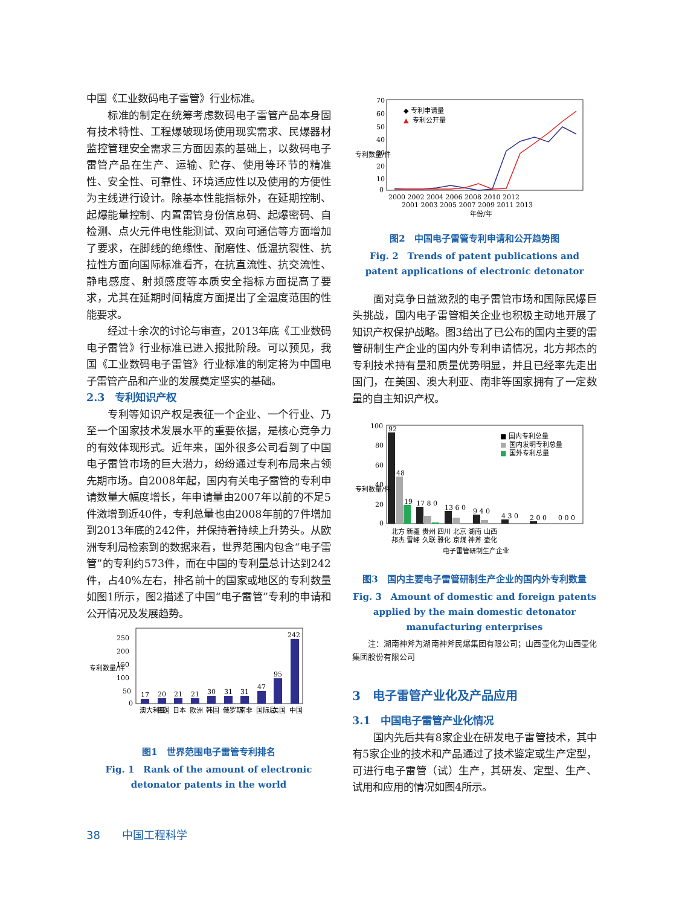中国《工业数码电子雷管》行业标准。
标准的制定在统筹考虑数码电子雷管产品本身固有技术特性、工程爆破现场使用现实需求、民爆器材监控管理安全需求三方面因素的基础上，以数码电子雷管产品在生产、运输、贮存、使用等环节的精准性、安全性、可靠性、环境适应性以及使用的方便性为主线进行设计。除基本性能指标外，在延期控制、起爆能量控制、内置雷管身份信息码、起爆密码、自检测、点火元件电性能测试、双向可通信等方面增加了要求，在脚线的绝缘性、耐磨性、低温抗裂性、抗拉性方面向国际标准看齐，在抗直流性、抗交流性、静电感度、射频感度等本质安全指标方面提高了要求，尤其在延期时间精度方面提出了全温度范围的性能要求。
经过十余次的讨论与审查，2013年底《工业数码电子雷管》行业标准已进入报批阶段。可以预见，我国《工业数码电子雷管》行业标准的制定将为中国电子雷管产品和产业的发展奠定坚实的基础。
2.3　专利知识产权
专利等知识产权是表征一个企业、一个行业、乃至一个国家技术发展水平的重要依据，是核心竞争力的有效体现形式。近年来，国外很多公司看到了中国电子雷管市场的巨大潜力，纷纷通过专利布局来占领先期市场。自2008年起，国内有关电子雷管的专利申请数量大幅度增长，年申请量由2007年以前的不足5件激增到近40件，专利总量也由2008年前的7件增加到2013年底的242件，并保持着持续上升势头。从欧洲专利局检索到的数据来看，世界范围内包含“电子雷管”的专利约573件，而在中国的专利量总计达到242件，占40%左右，排名前十的国家或地区的专利数量如图1所示，图2描述了中国“电子雷管”专利的申请和公开情况及发展趋势。
250
200
150
100
50
0
17
20
21
21
30
31
31
47
95
242
澳大利亚
德国
日本
欧洲
韩国
俄罗斯
南非
国际局
美国
中国
专利数量/件
图1　世界范围电子雷管专利排名
Fig. 1　Rank of the amount of electronic detonator patents in the world
70
60
50
40
30
20
10
0
◆ 专利申请量
▲
专利公开量
2000 2002 2004 2006 2008 2010 2012
2001 2003 2005 2007 2009 2011 2013
年份/年
专利数量/件
图2　中国电子雷管专利申请和公开趋势图
Fig. 2　Trends of patent publications and patent applications of electronic detonator
面对竞争日益激烈的电子雷管市场和国际民爆巨头挑战，国内电子雷管相关企业也积极主动地开展了知识产权保护战略。图3给出了已公布的国内主要的雷管研制生产企业的国内外专利申请情况，北方邦杰的专利技术持有量和质量优势明显，并且已经率先走出国门，在美国、澳大利亚、南非等国家拥有了一定数量的自主知识产权。
100
80
60
40
20
0
92
48
19
17 8 0
13 6 0
9 4 0
4 3 0
2 0 0
0 0 0
■ 国内专利总量
■
国内发明专利总量
■
国外专利总量
北方 新疆 贵州 四川 北京 湖南 山西
邦杰 雪峰 久联 雅化 京煤 神斧 壶化
电子雷管研制生产企业
专利数量/件
图3　国内主要电子雷管研制生产企业的国内外专利数量
Fig. 3　Amount of domestic and foreign patents applied by the main domestic detonator manufacturing enterprises
注：湖南神斧为湖南神斧民爆集团有限公司；山西壶化为山西壶化集团股份有限公司
3　电子雷管产业化及产品应用
3.1　中国电子雷管产业化情况
国内先后共有8家企业在研发电子雷管技术，其中有5家企业的技术和产品通过了技术鉴定或生产定型，可进行电子雷管（试）生产，其研发、定型、生产、试用和应用的情况如图4所示。
38　　中国工程科学